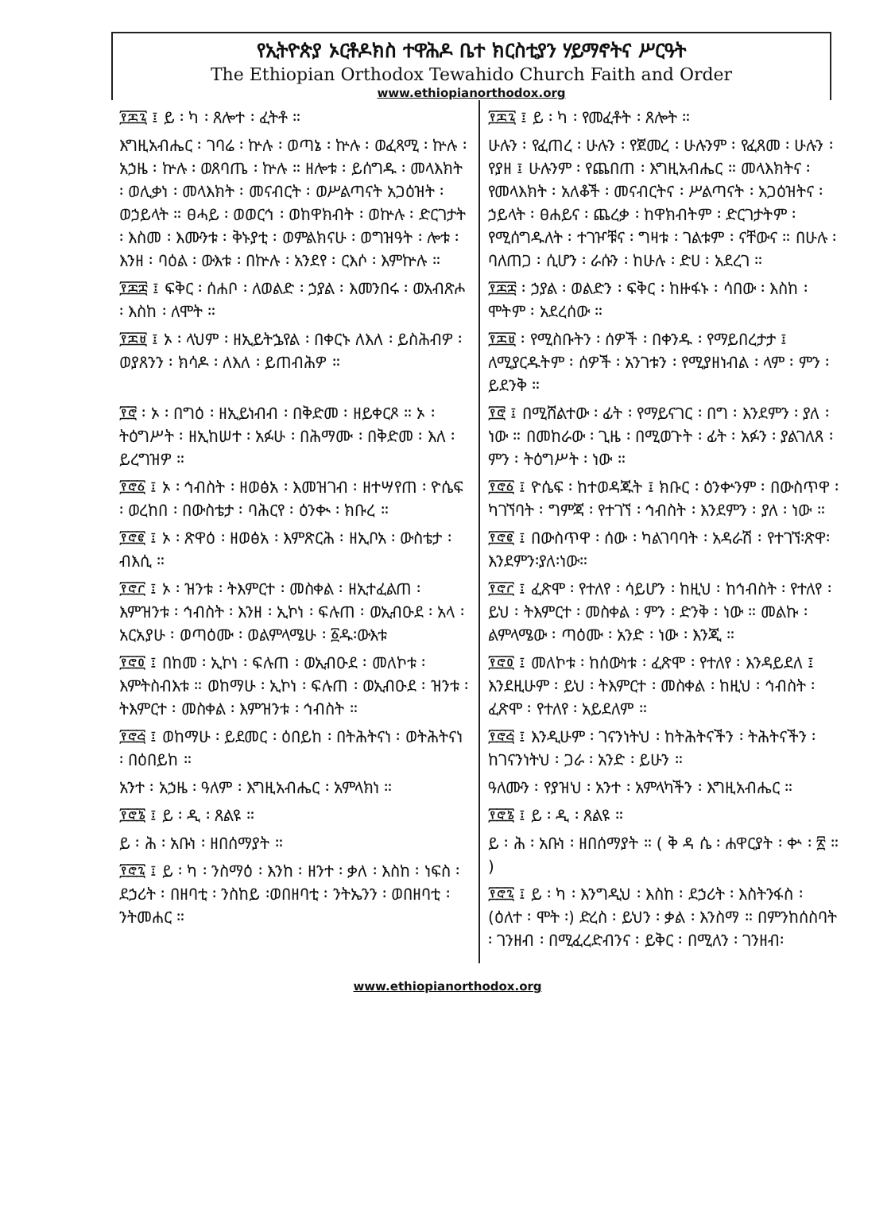የኢትዮጵያ ኦርቶዶክስ ተዋሕዶ ቤተ ክርስቲያን ሃይማኖትና ሥርዓት
The Ethiopian Orthodox Tewahido Church Faith and Order
www.ethiopianorthodox.org
፻፷፯ ፤ ይ ፡ ካ ፡ ጸሎተ ፡ ፈትቶ ።
እግዚአብሔር ፡ ገባሬ ፡ ኵሉ ፡ ወጣኔ ፡ ኵሉ ፡ ወፈጻሚ ፡ ኵሉ ፡ አኃዜ ፡ ኵሉ ፡ ወጸባጤ ፡ ኵሉ ። ዘሎቱ ፡ ይሰግዱ ፡ መላእክት ፡ ወሊቃነ ፡ መላእክት ፡ መናብርት ፡ ወሥልጣናት አጋዕዝት ፡ ወኃይላት ። ፀሓይ ፡ ወወርኅ ፡ ወከዋክብት ፡ ወኵሉ ፡ ድርገታት ፡ እስመ ፡ እሙንቱ ፡ ቅኑያቲ ፡ ወምልክናሁ ፡ ወግዝዓት ፡ ሎቱ ፡ እንዘ ፡ ባዕል ፡ ውእቱ ፡ በኵሉ ፡ አንደየ ፡ ርእሶ ፡ እምኵሉ ።
፻፷፰ ፤ ፍቅር ፡ ሰሐቦ ፡ ለወልድ ፡ ኃያል ፡ እመንበሩ ፡ ወአብጽሖ ፡ እስከ ፡ ለሞት ።
፻፷፱ ፤ ኦ ፡ ላህም ፡ ዘኢይትኌየል ፡ በቀርኑ ለእለ ፡ ይስሕብዎ ፡ ወያጸንን ፡ ክሳዶ ፡ ለእለ ፡ ይጠብሕዎ ።
፻፸ ፡ ኦ ፡ በግዕ ፡ ዘኢይነብብ ፡ በቅድመ ፡ ዘይቀርጾ ። ኦ ፡ ትዕግሥት ፡ ዘኢከሠተ ፡ አፉሁ ፡ በሕማሙ ፡ በቅድመ ፡ እለ ፡ ይረግዝዎ ።
፻፸፩ ፤ ኦ ፡ ኅብስት ፡ ዘወፅአ ፡ እመዝገብ ፡ ዘተሣየጠ ፡ ዮሴፍ ፡ ወረከበ ፡ በውስቴታ ፡ ባሕርየ ፡ ዕንቊ ፡ ክቡረ ።
፻፸፪ ፤ ኦ ፡ ጽዋዕ ፡ ዘወፅአ ፡ እምጽርሕ ፡ ዘኢቦአ ፡ ውስቴታ ፡ ብእሲ ።
፻፸፫ ፤ ኦ ፡ ዝንቱ ፡ ትእምርተ ፡ መስቀል ፡ ዘኢተፈልጠ ፡ እምዝንቱ ፡ ኅብስት ፡ እንዘ ፡ ኢኮነ ፡ ፍሉጠ ፡ ወኢብዑደ ፡ አላ ፡ አርአያሁ ፡ ወጣዕሙ ፡ ወልምላሜሁ ፡ ፩ዱ፡ውእቱ
፻፸፬ ፤ በከመ ፡ ኢኮነ ፡ ፍሉጠ ፡ ወኢብዑደ ፡ መለኮቱ ፡ እምትስብእቱ ። ወከማሁ ፡ ኢኮነ ፡ ፍሉጠ ፡ ወኢብዑደ ፡ ዝንቱ ፡ ትእምርተ ፡ መስቀል ፡ እምዝንቱ ፡ ኅብስት ።
፻፸፭ ፤ ወከማሁ ፡ ይደመር ፡ ዕበይከ ፡ በትሕትናነ ፡ ወትሕትናነ ፡ በዕበይከ ።
አንተ ፡ አኃዜ ፡ ዓለም ፡ እግዚአብሔር ፡ አምላክነ ።
፻፸፮ ፤ ይ ፡ ዲ ፡ ጸልዩ ።
ይ ፡ ሕ ፡ አቡነ ፡ ዘበሰማያት ።
፻፸፯ ፤ ይ ፡ ካ ፡ ንስማዕ ፡ እንከ ፡ ዘንተ ፡ ቃለ ፡ እስከ ፡ ነፍስ ፡ ደኃሪት ፡ በዘባቲ ፡ ንስከይ ፡ወበዘባቲ ፡ ንትኤንን ፡ ወበዘባቲ ፡ ንትመሐር ።
፻፷፯ ፤ ይ ፡ ካ ፡ የመፈቶት ፡ ጸሎት ።
ሁሉን ፡ የፈጠረ ፡ ሁሉን ፡ የጀመረ ፡ ሁሉንም ፡ የፈጸመ ፡ ሁሉን ፡ የያዘ ፤ ሁሉንም ፡ የጨበጠ ፡ እግዚአብሔር ። መላእክትና ፡ የመላእክት ፡ አለቆች ፡ መናብርትና ፡ ሥልጣናት ፡ አጋዕዝትና ፡ ኃይላት ፡ ፀሐይና ፡ ጨረቃ ፡ ከዋክብትም ፡ ድርገታትም ፡ የሚሰግዱለት ፡ ተገዦቹና ፡ ግዛቱ ፡ ገልቱም ፡ ናቸውና ። በሁሉ ፡ ባለጠጋ ፡ ሲሆን ፡ ራሱን ፡ ከሁሉ ፡ ድሀ ፡ አደረገ ።
፻፷፰ ፡ ኃያል ፡ ወልድን ፡ ፍቅር ፡ ከዙፋኑ ፡ ሳበው ፡ እስከ ፡ ሞትም ፡ አደረሰው ።
፻፷፱ ፡ የሚስቡትን ፡ ሰዎች ፡ በቀንዱ ፡ የማይበረታታ ፤ ለሚያርዱትም ፡ ሰዎች ፡ አንገቱን ፡ የሚያዘነብል ፡ ላም ፡ ምን ፡ ይደንቅ ።
፻፸ ፤ በሚሸልተው ፡ ፊት ፡ የማይናገር ፡ በግ ፡ እንደምን ፡ ያለ ፡ ነው ። በመከራው ፡ ጊዜ ፡ በሚወጉት ፡ ፊት ፡ አፉን ፡ ያልገለጸ ፡ ምን ፡ ትዕግሥት ፡ ነው ።
፻፸፩ ፤ ዮሴፍ ፡ ከተወዳጁት ፤ ክቡር ፡ ዕንቍንም ፡ በውስጥዋ ፡ ካገኘባት ፡ ግምጃ ፡ የተገኘ ፡ ኅብስት ፡ እንደምን ፡ ያለ ፡ ነው ።
፻፸፪ ፤ በውስጥዋ ፡ ሰው ፡ ካልገባባት ፡ አዳራሽ ፡ የተገኘ፡ጽዋ፡ እንደምን፡ያለ፡ነው።
፻፸፫ ፤ ፈጽሞ ፡ የተለየ ፡ ሳይሆን ፡ ከዚህ ፡ ከኅብስት ፡ የተለየ ፡ ይህ ፡ ትእምርተ ፡ መስቀል ፡ ምን ፡ ድንቅ ፡ ነው ። መልኩ ፡ ልምላሜው ፡ ጣዕሙ ፡ አንድ ፡ ነው ፡ እንጂ ።
፻፸፬ ፤ መለኮቱ ፡ ከሰውነቱ ፡ ፈጽሞ ፡ የተለየ ፡ እንዳይደለ ፤ እንደዚሁም ፡ ይህ ፡ ትእምርተ ፡ መስቀል ፡ ከዚህ ፡ ኅብስት ፡ ፈጽሞ ፡ የተለየ ፡ አይደለም ።
፻፸፭ ፤ እንዲሁም ፡ ገናንነትህ ፡ ከትሕትናችን ፡ ትሕትናችን ፡ ከገናንነትህ ፡ ጋራ ፡ አንድ ፡ ይሁን ።
ዓለሙን ፡ የያዝህ ፡ አንተ ፡ አምላካችን ፡ እግዚአብሔር ።
፻፸፮ ፤ ይ ፡ ዲ ፡ ጸልዩ ።
ይ ፡ ሕ ፡ አቡነ ፡ ዘበሰማያት ። ( ቅ ዳ ሴ ፡ ሐዋርያት ፡ ቍ ፡ ፳ ። )
፻፸፯ ፤ ይ ፡ ካ ፡ እንግዲህ ፡ እስከ ፡ ደኃሪት ፡ እስትንፋስ ፡ (ዕለተ ፡ ሞት ፡) ድረስ ፡ ይህን ፡ ቃል ፡ እንስማ ። በምንከሰስባት ፡ ገንዘብ ፡ በሚፈረድብንና ፡ ይቅር ፡ በሚለን ፡ ገንዘብ፡
www.ethiopianorthodox.org